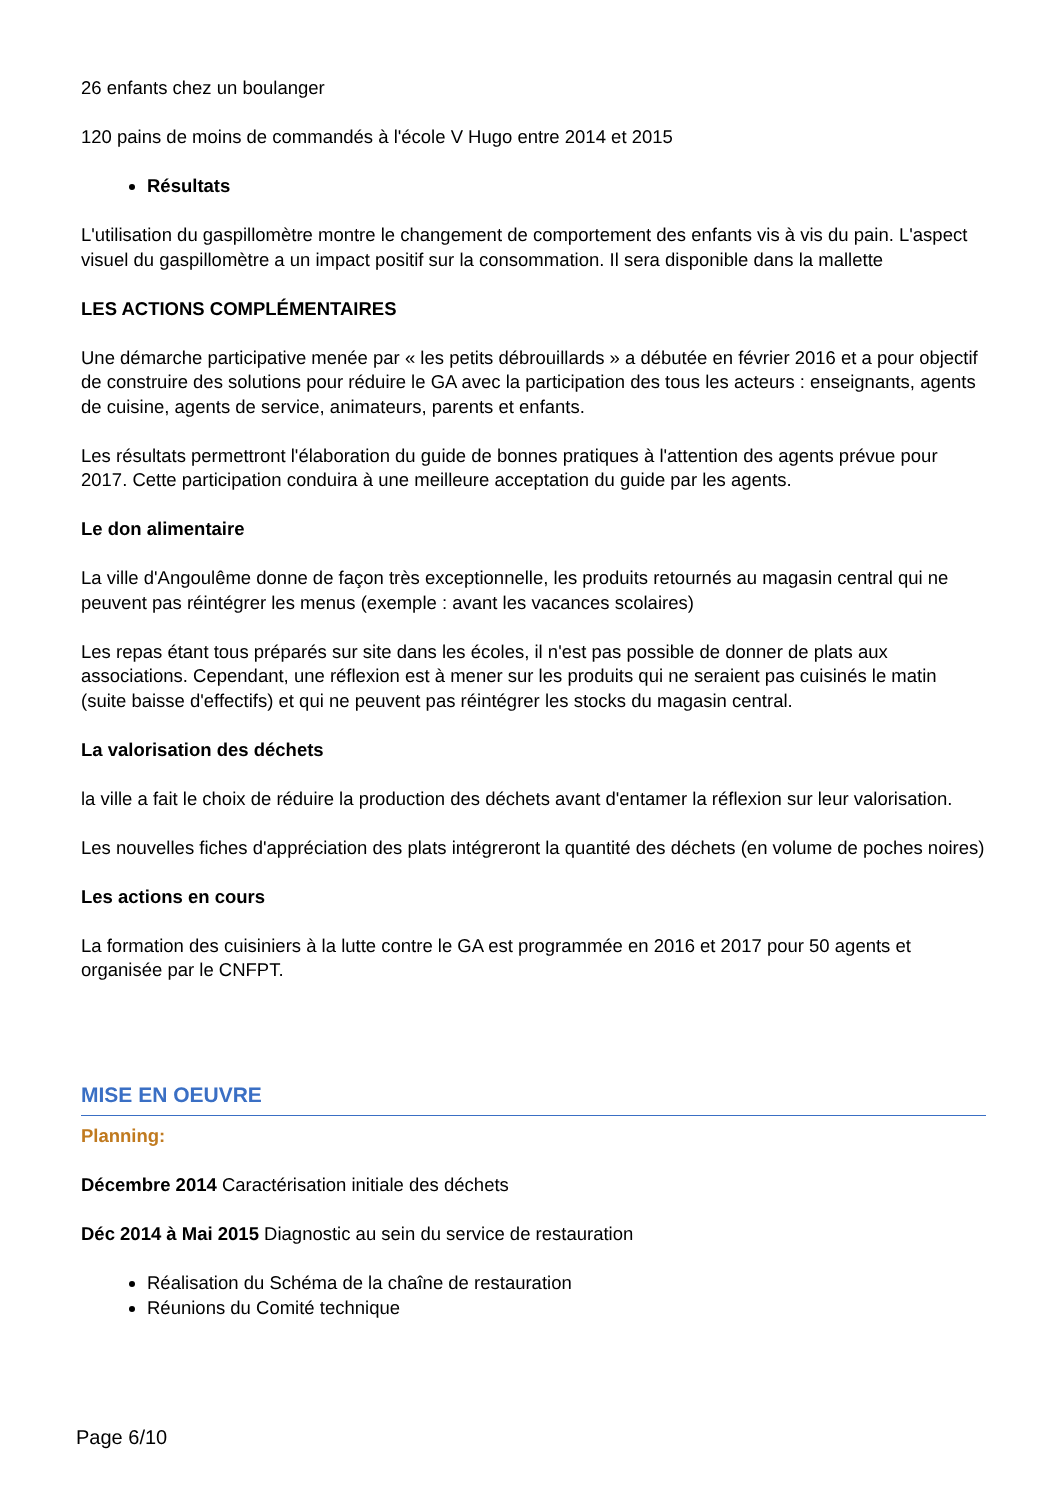26 enfants chez un boulanger
120 pains de moins de commandés à l'école V Hugo entre 2014 et 2015
Résultats
L'utilisation du gaspillomètre montre le changement de comportement des enfants vis à vis du pain. L'aspect visuel du gaspillomètre a un impact positif sur la consommation. Il sera disponible dans la mallette
LES ACTIONS COMPLÉMENTAIRES
Une démarche participative menée par « les petits débrouillards » a débutée en février 2016 et a pour objectif de construire des solutions pour réduire le GA avec la participation des tous les acteurs : enseignants, agents de cuisine, agents de service, animateurs, parents et enfants.
Les résultats permettront l'élaboration du guide de bonnes pratiques à l'attention des agents prévue pour 2017. Cette participation conduira à une meilleure acceptation du guide par les agents.
Le don alimentaire
La ville d'Angoulême donne de façon très exceptionnelle, les produits retournés au magasin central qui ne peuvent pas réintégrer les menus (exemple : avant les vacances scolaires)
Les repas étant tous préparés sur site dans les écoles, il n'est pas possible de donner de plats aux associations. Cependant, une réflexion est à mener sur les produits qui ne seraient pas cuisinés le matin (suite baisse d'effectifs) et qui ne peuvent pas réintégrer les stocks du magasin central.
La valorisation des déchets
la ville a fait le choix de réduire la production des déchets avant d'entamer la réflexion sur leur valorisation.
Les nouvelles fiches d'appréciation des plats intégreront la quantité des déchets (en volume de poches noires)
Les actions en cours
La formation des cuisiniers à la lutte contre le GA est programmée en 2016 et 2017 pour 50 agents et organisée par le CNFPT.
MISE EN OEUVRE
Planning:
Décembre 2014 Caractérisation initiale des déchets
Déc 2014 à Mai 2015 Diagnostic au sein du service de restauration
Réalisation du Schéma de la chaîne de restauration
Réunions du Comité technique
Page 6/10